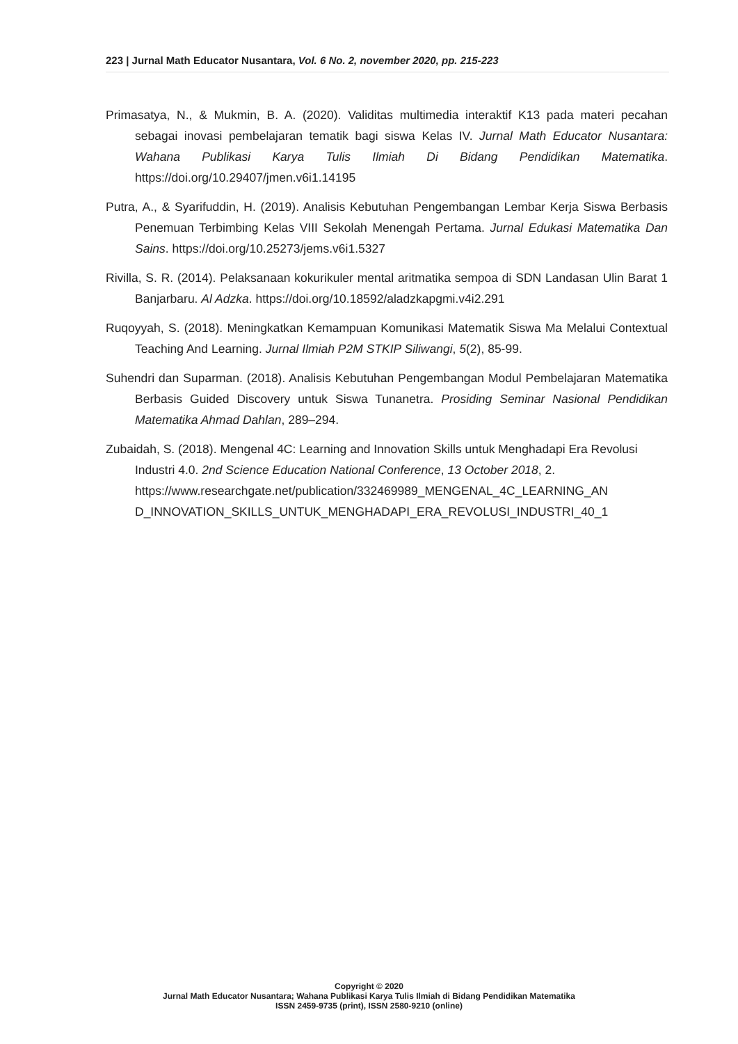223 | Jurnal Math Educator Nusantara, Vol. 6 No. 2, november 2020, pp. 215-223
Primasatya, N., & Mukmin, B. A. (2020). Validitas multimedia interaktif K13 pada materi pecahan sebagai inovasi pembelajaran tematik bagi siswa Kelas IV. Jurnal Math Educator Nusantara: Wahana Publikasi Karya Tulis Ilmiah Di Bidang Pendidikan Matematika. https://doi.org/10.29407/jmen.v6i1.14195
Putra, A., & Syarifuddin, H. (2019). Analisis Kebutuhan Pengembangan Lembar Kerja Siswa Berbasis Penemuan Terbimbing Kelas VIII Sekolah Menengah Pertama. Jurnal Edukasi Matematika Dan Sains. https://doi.org/10.25273/jems.v6i1.5327
Rivilla, S. R. (2014). Pelaksanaan kokurikuler mental aritmatika sempoa di SDN Landasan Ulin Barat 1 Banjarbaru. Al Adzka. https://doi.org/10.18592/aladzkapgmi.v4i2.291
Ruqoyyah, S. (2018). Meningkatkan Kemampuan Komunikasi Matematik Siswa Ma Melalui Contextual Teaching And Learning. Jurnal Ilmiah P2M STKIP Siliwangi, 5(2), 85-99.
Suhendri dan Suparman. (2018). Analisis Kebutuhan Pengembangan Modul Pembelajaran Matematika Berbasis Guided Discovery untuk Siswa Tunanetra. Prosiding Seminar Nasional Pendidikan Matematika Ahmad Dahlan, 289–294.
Zubaidah, S. (2018). Mengenal 4C: Learning and Innovation Skills untuk Menghadapi Era Revolusi Industri 4.0. 2nd Science Education National Conference, 13 October 2018, 2. https://www.researchgate.net/publication/332469989_MENGENAL_4C_LEARNING_AN D_INNOVATION_SKILLS_UNTUK_MENGHADAPI_ERA_REVOLUSI_INDUSTRI_40_1
Copyright © 2020
Jurnal Math Educator Nusantara; Wahana Publikasi Karya Tulis Ilmiah di Bidang Pendidikan Matematika
ISSN 2459-9735 (print), ISSN 2580-9210 (online)